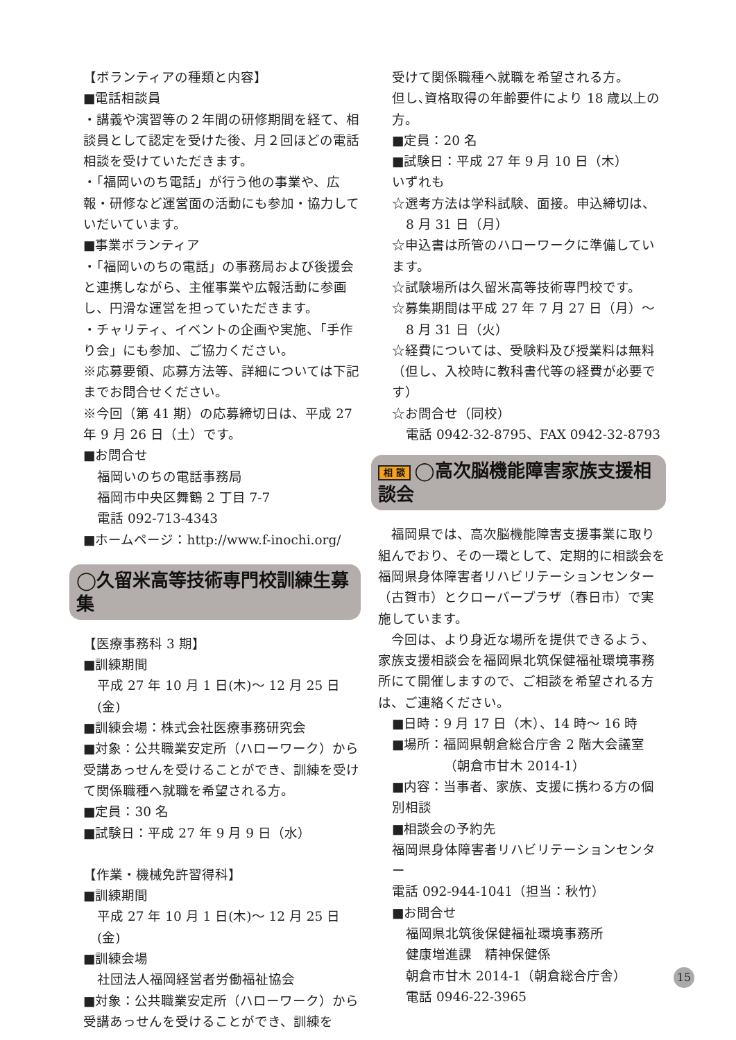【ボランティアの種類と内容】
■電話相談員
・講義や演習等の２年間の研修期間を経て、相談員として認定を受けた後、月２回ほどの電話相談を受けていただきます。
・「福岡いのち電話」が行う他の事業や、広報・研修など運営面の活動にも参加・協力していだいています。
■事業ボランティア
・「福岡いのちの電話」の事務局および後援会と連携しながら、主催事業や広報活動に参画し、円滑な運営を担っていただきます。
・チャリティ、イベントの企画や実施、「手作り会」にも参加、ご協力ください。
※応募要領、応募方法等、詳細については下記までお問合せください。
※今回（第 41 期）の応募締切日は、平成 27 年 9 月 26 日（土）です。
■お問合せ
福岡いのちの電話事務局
福岡市中央区舞鶴 2 丁目 7-7
電話 092-713-4343
■ホームページ：http://www.f-inochi.org/
◯久留米高等技術専門校訓練生募集
【医療事務科 3 期】
■訓練期間
平成 27 年 10 月 1 日(木)～ 12 月 25 日(金)
■訓練会場：株式会社医療事務研究会
■対象：公共職業安定所（ハローワーク）から受講あっせんを受けることができ、訓練を受けて関係職種へ就職を希望される方。
■定員：30 名
■試験日：平成 27 年 9 月 9 日（水）
【作業・機械免許習得科】
■訓練期間
平成 27 年 10 月 1 日(木)～ 12 月 25 日(金)
■訓練会場
社団法人福岡経営者労働福祉協会
■対象：公共職業安定所（ハローワーク）から受講あっせんを受けることができ、訓練を
受けて関係職種へ就職を希望される方。
但し､資格取得の年齢要件により 18 歳以上の方。
■定員：20 名
■試験日：平成 27 年 9 月 10 日（木）
いずれも
☆選考方法は学科試験、面接。申込締切は、
8 月 31 日（月）
☆申込書は所管のハローワークに準備しています。
☆試験場所は久留米高等技術専門校です。
☆募集期間は平成 27 年 7 月 27 日（月）～
8 月 31 日（火）
☆経費については、受験料及び授業料は無料（但し、入校時に教科書代等の経費が必要です）
☆お問合せ（同校）
電話 0942-32-8795、FAX 0942-32-8793
相 談 ◯高次脳機能障害家族支援相談会
　福岡県では、高次脳機能障害支援事業に取り組んでおり、その一環として、定期的に相談会を福岡県身体障害者リハビリテーションセンター（古賀市）とクローバープラザ（春日市）で実施しています。
　今回は、より身近な場所を提供できるよう、家族支援相談会を福岡県北筑保健福祉環境事務所にて開催しますので、ご相談を希望される方は、ご連絡ください。
■日時：9 月 17 日（木）、14 時～ 16 時
■場所：福岡県朝倉総合庁舎 2 階大会議室
（朝倉市甘木 2014-1）
■内容：当事者、家族、支援に携わる方の個別相談
■相談会の予約先
福岡県身体障害者リハビリテーションセンター
電話 092-944-1041（担当：秋竹）
■お問合せ
福岡県北筑後保健福祉環境事務所
健康増進課　精神保健係
朝倉市甘木 2014-1（朝倉総合庁舎）
電話 0946-22-3965
15